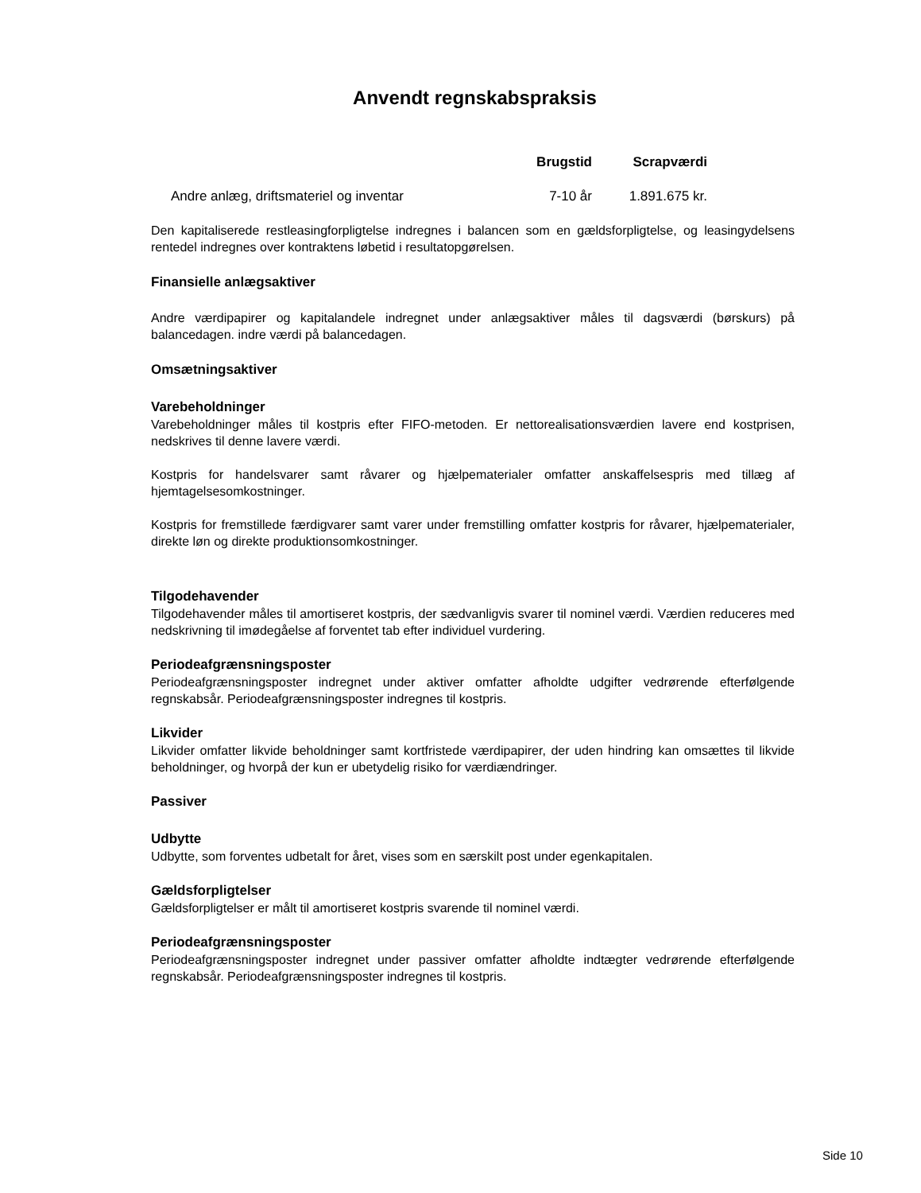Anvendt regnskabspraksis
| | Brugstid | Scrapværdi |
| --- | --- | --- |
| Andre anlæg, driftsmateriel og inventar | 7-10 år | 1.891.675 kr. |
Den kapitaliserede restleasingforpligtelse indregnes i balancen som en gældsforpligtelse, og leasingydelsens rentedel indregnes over kontraktens løbetid i resultatopgørelsen.
Finansielle anlægsaktiver
Andre værdipapirer og kapitalandele indregnet under anlægsaktiver måles til dagsværdi (børskurs) på balancedagen. indre værdi på balancedagen.
Omsætningsaktiver
Varebeholdninger
Varebeholdninger måles til kostpris efter FIFO-metoden. Er nettorealisationsværdien lavere end kostprisen, nedskrives til denne lavere værdi.
Kostpris for handelsvarer samt råvarer og hjælpematerialer omfatter anskaffelsespris med tillæg af hjemtagelsesomkostninger.
Kostpris for fremstillede færdigvarer samt varer under fremstilling omfatter kostpris for råvarer, hjælpematerialer, direkte løn og direkte produktionsomkostninger.
Tilgodehavender
Tilgodehavender måles til amortiseret kostpris, der sædvanligvis svarer til nominel værdi. Værdien reduceres med nedskrivning til imødegåelse af forventet tab efter individuel vurdering.
Periodeafgrænsningsposter
Periodeafgrænsningsposter indregnet under aktiver omfatter afholdte udgifter vedrørende efterfølgende regnskabsår. Periodeafgrænsningsposter indregnes til kostpris.
Likvider
Likvider omfatter likvide beholdninger samt kortfristede værdipapirer, der uden hindring kan omsættes til likvide beholdninger, og hvorpå der kun er ubetydelig risiko for værdiændringer.
Passiver
Udbytte
Udbytte, som forventes udbetalt for året, vises som en særskilt post under egenkapitalen.
Gældsforpligtelser
Gældsforpligtelser er målt til amortiseret kostpris svarende til nominel værdi.
Periodeafgrænsningsposter
Periodeafgrænsningsposter indregnet under passiver omfatter afholdte indtægter vedrørende efterfølgende regnskabsår. Periodeafgrænsningsposter indregnes til kostpris.
Side 10